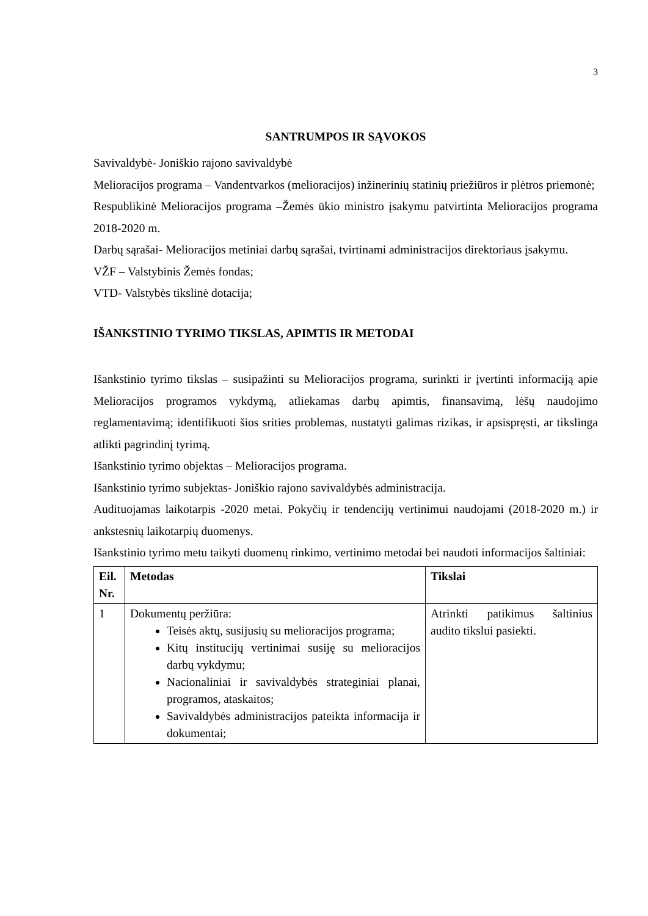3
SANTRUMPOS IR SĄVOKOS
Savivaldybė- Joniškio rajono savivaldybė
Melioracijos programa – Vandentvarkos (melioracijos) inžinerinių statinių priežiūros ir plėtros priemonė;
Respublikinė Melioracijos programa –Žemės ūkio ministro įsakymu patvirtinta Melioracijos programa 2018-2020 m.
Darbų sąrašai- Melioracijos metiniai darbų sąrašai, tvirtinami administracijos direktoriaus įsakymu.
VŽF – Valstybinis Žemės fondas;
VTD- Valstybės tikslinė dotacija;
IŠANKSTINIO TYRIMO TIKSLAS, APIMTIS IR METODAI
Išankstinio tyrimo tikslas – susipažinti su Melioracijos programa, surinkti ir įvertinti informaciją apie Melioracijos programos vykdymą, atliekamas darbų apimtis, finansavimą, lėšų naudojimo reglamentavimą; identifikuoti šios srities problemas, nustatyti galimas rizikas, ir apsispręsti, ar tikslinga atlikti pagrindinį tyrimą.
Išankstinio tyrimo objektas – Melioracijos programa.
Išankstinio tyrimo subjektas- Joniškio rajono savivaldybės administracija.
Audituojamas laikotarpis -2020 metai. Pokyčių ir tendencijų vertinimui naudojami (2018-2020 m.) ir ankstesnių laikotarpių duomenys.
Išankstinio tyrimo metu taikyti duomenų rinkimo, vertinimo metodai bei naudoti informacijos šaltiniai:
| Eil. Nr. | Metodas | Tikslai |
| --- | --- | --- |
| 1 | Dokumentų peržiūra: Teisės aktų, susijusių su melioracijos programa; Kitų institucijų vertinimai susiję su melioracijos darbų vykdymu; Nacionaliniai ir savivaldybės strateginiai planai, programos, ataskaitos; Savivaldybės administracijos pateikta informacija ir dokumentai; | Atrinkti patikimus šaltinius audito tikslui pasiekti. |